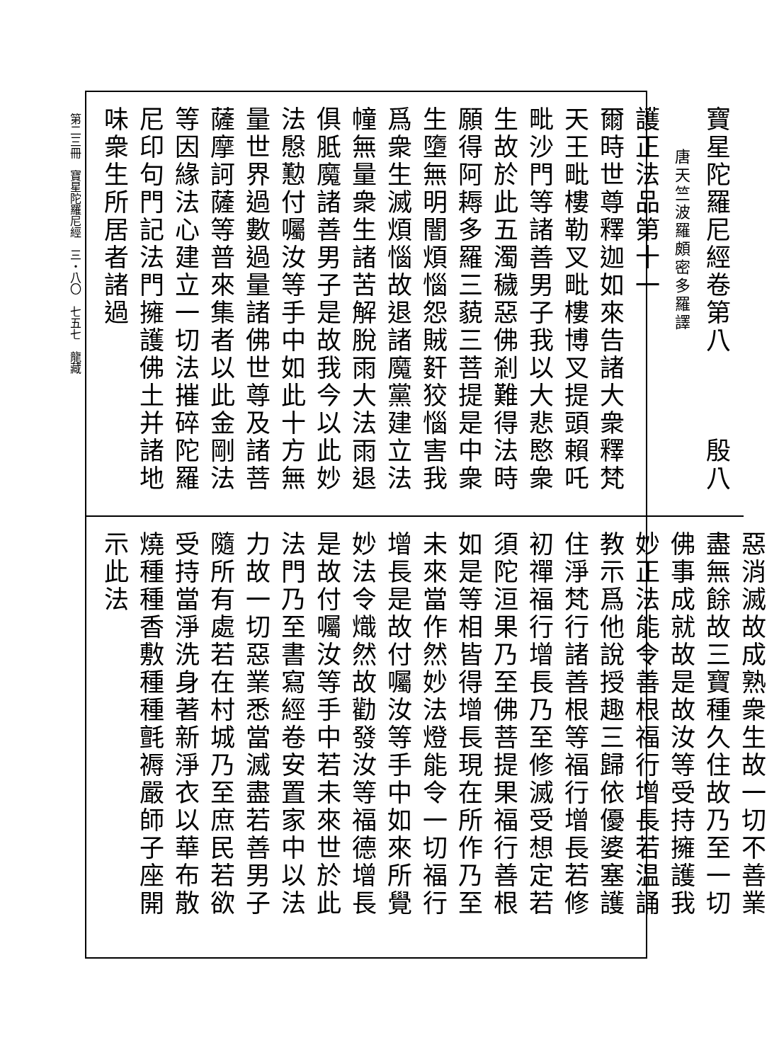第二三冊　寶星陀羅尼經　三・八〇　七五七　龍藏
寶星陀羅尼經卷第八　　　殷八
唐天竺波羅頗密多羅譯
護正法品第十一
爾時世尊釋迦如來告諸大衆釋梵天王毗樓勒叉毗樓博叉提頭賴吒毗沙門等諸善男子我以大悲愍衆生故於此五濁穢惡佛剎難得法時願得阿耨多羅三藐三菩提是中衆生墮無明闇煩惱怨賊姧狡惱害我爲衆生滅煩惱故退諸魔黨建立法幢無量衆生諸苦解脫雨大法雨退俱胝魔諸善男子是故我今以此妙法慇懃付囑汝等手中如此十方無量世界過數過量諸佛世尊及諸菩薩摩訶薩等普來集者以此金剛法等因緣法心建立一切法摧碎陀羅尼印句門記法門擁護佛土并諸地味衆生所居者諸過
惡消滅故成熟衆生故一切不善業盡無餘故三寶種久住故乃至一切佛事成就故是故汝等受持擁護我妙正法能令善根福行增長若温誦教示爲他說授趣三歸依優婆塞護住淨梵行諸善根等福行增長若修初禪福行增長乃至修滅受想定若須陀洹果乃至佛菩提果福行善根如是等相皆得增長現在所作乃至未來當作然妙法燈能令一切福行增長是故付囑汝等手中如來所覺妙法令熾然故勸發汝等福德增長是故付囑汝等手中若未來世於此法門乃至書寫經卷安置家中以法力故一切惡業悉當滅盡若善男子隨所有處若在村城乃至庶民若欲受持當淨洗身著新淨衣以華布散燒種種香敷種種氈褥嚴師子座開示此法